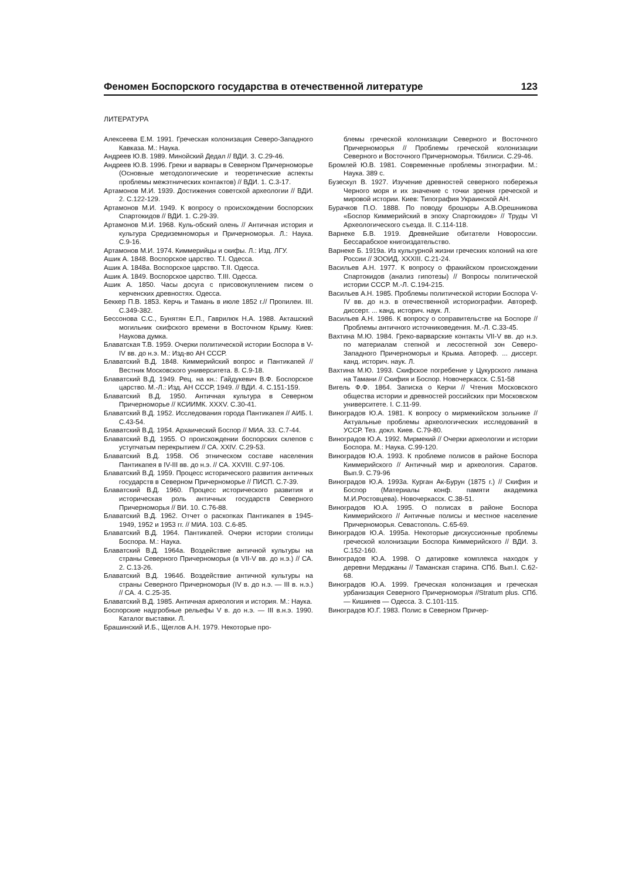Феномен Боспорского государства в отечественной литературе 123
ЛИТЕРАТУРА
Алексеева Е.М. 1991. Греческая колонизация Северо-Западного Кавказа. М.: Наука.
Андреев Ю.В. 1989. Минойский Дедал // ВДИ. 3. С.29-46.
Андреев Ю.В. 1996. Греки и варвары в Северном Причерноморье (Основные методологические и теоретические аспекты проблемы межэтнических контактов) // ВДИ. 1. С.3-17.
Артамонов М.И. 1939. Достижения советской археологии // ВДИ. 2. С.122-129.
Артамонов М.И. 1949. К вопросу о происхождении боспорских Спартокидов // ВДИ. 1. С.29-39.
Артамонов М.И. 1968. Куль-обский олень // Античная история и культура Средиземноморья и Причерноморья. Л.: Наука. С.9-16.
Артамонов М.И. 1974. Киммерийцы и скифы. Л.: Изд. ЛГУ.
Ашик А. 1848. Воспорское царство. Т.I. Одесса.
Ашик А. 1848а. Воспорское царство. Т.II. Одесса.
Ашик А. 1849. Воспорское царство. Т.III. Одесса.
Ашик А. 1850. Часы досуга с присовокуплением писем о керченских древностях. Одесса.
Беккер П.В. 1853. Керчь и Тамань в июле 1852 г.// Пропилеи. III. С.349-382.
Бессонова С.С., Бунятян Е.П., Гаврилюк Н.А. 1988. Акташский могильник скифского времени в Восточном Крыму. Киев: Наукова думка.
Блаватская Т.В. 1959. Очерки политической истории Боспора в V-IV вв. до н.э. М.: Изд-во АН СССР.
Блаватский В.Д. 1848. Киммерийский вопрос и Пантикапей // Вестник Московского университета. 8. С.9-18.
Блаватский В.Д. 1949. Рец. на кн.: Гайдукевич В.Ф. Боспорское царство. М.-Л.: Изд. АН СССР, 1949. // ВДИ. 4. С.151-159.
Блаватский В.Д. 1950. Античная культура в Северном Причерноморье // КСИИМК. XXXV. С.30-41.
Блаватский В.Д. 1952. Исследования города Пантикапея // АИБ. I. С.43-54.
Блаватский В.Д. 1954. Архаический Боспор // МИА. 33. С.7-44.
Блаватский В.Д. 1955. О происхождении боспорских склепов с уступчатым перекрытием // СА. XXIV. С.29-53.
Блаватский В.Д. 1958. Об этническом составе населения Пантикапея в IV-III вв. до н.э. // СА. XXVIII. С.97-106.
Блаватский В.Д. 1959. Процесс исторического развития античных государств в Северном Причерноморье // ПИСП. С.7-39.
Блаватский В.Д. 1960. Процесс исторического развития и историческая роль античных государств Северного Причерноморья // ВИ. 10. С.76-88.
Блаватский В.Д. 1962. Отчет о раскопках Пантикапея в 1945-1949, 1952 и 1953 гг. // МИА. 103. С.6-85.
Блаватский В.Д. 1964. Пантикапей. Очерки истории столицы Боспора. М.: Наука.
Блаватский В.Д. 1964а. Воздействие античной культуры на страны Северного Причерноморья (в VII-V вв. до н.э.) // СА. 2. С.13-26.
Блаватский В.Д. 1964б. Воздействие античной культуры на страны Северного Причерноморья (IV в. до н.э. — III в. н.э.) // СА. 4. С.25-35.
Блаватский В.Д. 1985. Античная археология и история. М.: Наука.
Боспорские надгробные рельефы V в. до н.э. — III в.н.э. 1990. Каталог выставки. Л.
Брашинский И.Б., Щеглов А.Н. 1979. Некоторые про-
блемы греческой колонизации Северного и Восточного Причерноморья // Проблемы греческой колонизации Северного и Восточного Причерноморья. Тбилиси. С.29-46.
Бромлей Ю.В. 1981. Современные проблемы этнографии. М.: Наука. 389 с.
Бузескул В. 1927. Изучение древностей северного побережья Черного моря и их значение с точки зрения греческой и мировой истории. Киев: Типография Украинской АН.
Бурачков П.О. 1888. По поводу брошюры А.В.Орешникова «Боспор Киммерийский в эпоху Спартокидов» // Труды VI Археологического съезда. II. С.114-118.
Варнеке Б.В. 1919. Древнейшие обитатели Новороссии. Бессарабское книгоиздательство.
Варнеке Б. 1919а. Из культурной жизни греческих колоний на юге России // ЗООИД. XXXIII. С.21-24.
Васильев А.Н. 1977. К вопросу о фракийском происхождении Спартокидов (анализ гипотезы) // Вопросы политической истории СССР. М.-Л. С.194-215.
Васильев А.Н. 1985. Проблемы политической истории Боспора V-IV вв. до н.э. в отечественной историографии. Автореф. диссерт. ... канд. историч. наук. Л.
Васильев А.Н. 1986. К вопросу о соправительстве на Боспоре // Проблемы античного источниковедения. М.-Л. С.33-45.
Вахтина М.Ю. 1984. Греко-варварские контакты VII-V вв. до н.э. по материалам степной и лесостепной зон Северо-Западного Причерноморья и Крыма. Автореф. ... диссерт. канд. историч. наук. Л.
Вахтина М.Ю. 1993. Скифское погребение у Цукурского лимана на Тамани // Скифия и Боспор. Новочеркасск. С.51-58
Вигель Ф.Ф. 1864. Записка о Керчи // Чтения Московского общества истории и древностей российских при Московском университете. I. С.11-99.
Виноградов Ю.А. 1981. К вопросу о мирмекийском зольнике // Актуальные проблемы археологических исследований в УССР. Тез. докл. Киев. С.79-80.
Виноградов Ю.А. 1992. Мирмекий // Очерки археологии и истории Боспора. М.: Наука. С.99-120.
Виноградов Ю.А. 1993. К проблеме полисов в районе Боспора Киммерийского // Античный мир и археология. Саратов. Вып.9. С.79-96
Виноградов Ю.А. 1993а. Курган Ак-Бурун (1875 г.) // Скифия и Боспор (Материалы конф. памяти академика М.И.Ростовцева). Новочеркасск. С.38-51.
Виноградов Ю.А. 1995. О полисах в районе Боспора Киммерийского // Античные полисы и местное население Причерноморья. Севастополь. С.65-69.
Виноградов Ю.А. 1995а. Некоторые дискуссионные проблемы греческой колонизации Боспора Киммерийского // ВДИ. 3. С.152-160.
Виноградов Ю.А. 1998. О датировке комплекса находок у деревни Мерджаны // Таманская старина. СПб. Вып.I. С.62- 68.
Виноградов Ю.А. 1999. Греческая колонизация и греческая урбанизация Северного Причерноморья //Stratum plus. СПб. — Кишинев — Одесса. 3. С.101-115.
Виноградов Ю.Г. 1983. Полис в Северном Причер-